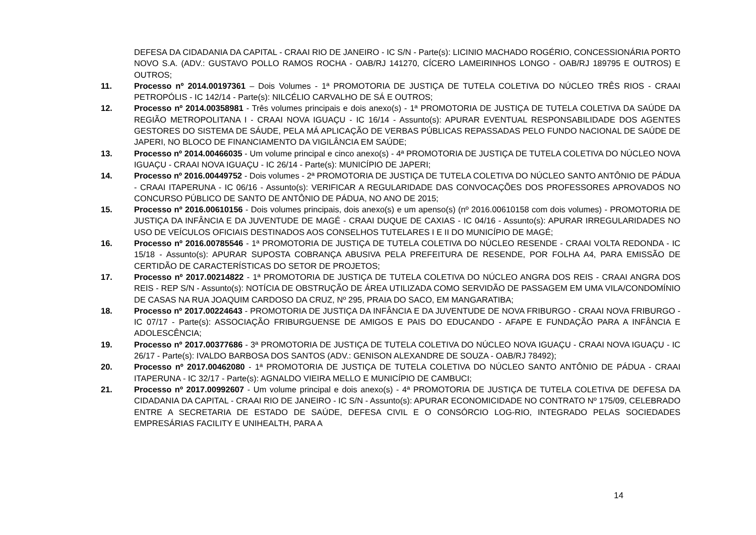DEFESA DA CIDADANIA DA CAPITAL - CRAAI RIO DE JANEIRO - IC S/N - Parte(s): LICINIO MACHADO ROGÉRIO, CONCESSIONÁRIA PORTO NOVO S.A. (ADV.: GUSTAVO POLLO RAMOS ROCHA - OAB/RJ 141270, CÍCERO LAMEIRINHOS LONGO - OAB/RJ 189795 E OUTROS) E OUTROS;
11. Processo nº 2014.00197361 – Dois Volumes - 1ª PROMOTORIA DE JUSTIÇA DE TUTELA COLETIVA DO NÚCLEO TRÊS RIOS - CRAAI PETROPÓLIS - IC 142/14 - Parte(s): NILCÉLIO CARVALHO DE SÁ E OUTROS;
12. Processo nº 2014.00358981 - Três volumes principais e dois anexo(s) - 1ª PROMOTORIA DE JUSTIÇA DE TUTELA COLETIVA DA SAÚDE DA REGIÃO METROPOLITANA I - CRAAI NOVA IGUAÇU - IC 16/14 - Assunto(s): APURAR EVENTUAL RESPONSABILIDADE DOS AGENTES GESTORES DO SISTEMA DE SÁUDE, PELA MÁ APLICAÇÃO DE VERBAS PÚBLICAS REPASSADAS PELO FUNDO NACIONAL DE SAÚDE DE JAPERI, NO BLOCO DE FINANCIAMENTO DA VIGILÂNCIA EM SAÚDE;
13. Processo nº 2014.00466035 - Um volume principal e cinco anexo(s) - 4ª PROMOTORIA DE JUSTIÇA DE TUTELA COLETIVA DO NÚCLEO NOVA IGUAÇU - CRAAI NOVA IGUAÇU - IC 26/14 - Parte(s): MUNICÍPIO DE JAPERI;
14. Processo nº 2016.00449752 - Dois volumes - 2ª PROMOTORIA DE JUSTIÇA DE TUTELA COLETIVA DO NÚCLEO SANTO ANTÔNIO DE PÁDUA - CRAAI ITAPERUNA - IC 06/16 - Assunto(s): VERIFICAR A REGULARIDADE DAS CONVOCAÇÕES DOS PROFESSORES APROVADOS NO CONCURSO PÚBLICO DE SANTO DE ANTÔNIO DE PÁDUA, NO ANO DE 2015;
15. Processo nº 2016.00610156 - Dois volumes principais, dois anexo(s) e um apenso(s) (nº 2016.00610158 com dois volumes) - PROMOTORIA DE JUSTIÇA DA INFÂNCIA E DA JUVENTUDE DE MAGÉ - CRAAI DUQUE DE CAXIAS - IC 04/16 - Assunto(s): APURAR IRREGULARIDADES NO USO DE VEÍCULOS OFICIAIS DESTINADOS AOS CONSELHOS TUTELARES I E II DO MUNICÍPIO DE MAGÉ;
16. Processo nº 2016.00785546 - 1ª PROMOTORIA DE JUSTIÇA DE TUTELA COLETIVA DO NÚCLEO RESENDE - CRAAI VOLTA REDONDA - IC 15/18 - Assunto(s): APURAR SUPOSTA COBRANÇA ABUSIVA PELA PREFEITURA DE RESENDE, POR FOLHA A4, PARA EMISSÃO DE CERTIDÃO DE CARACTERÍSTICAS DO SETOR DE PROJETOS;
17. Processo nº 2017.00214822 - 1ª PROMOTORIA DE JUSTIÇA DE TUTELA COLETIVA DO NÚCLEO ANGRA DOS REIS - CRAAI ANGRA DOS REIS - REP S/N - Assunto(s): NOTÍCIA DE OBSTRUÇÃO DE ÁREA UTILIZADA COMO SERVIDÃO DE PASSAGEM EM UMA VILA/CONDOMÍNIO DE CASAS NA RUA JOAQUIM CARDOSO DA CRUZ, Nº 295, PRAIA DO SACO, EM MANGARATIBA;
18. Processo nº 2017.00224643 - PROMOTORIA DE JUSTIÇA DA INFÂNCIA E DA JUVENTUDE DE NOVA FRIBURGO - CRAAI NOVA FRIBURGO - IC 07/17 - Parte(s): ASSOCIAÇÃO FRIBURGUENSE DE AMIGOS E PAIS DO EDUCANDO - AFAPE E FUNDAÇÃO PARA A INFÂNCIA E ADOLESCÊNCIA;
19. Processo nº 2017.00377686 - 3ª PROMOTORIA DE JUSTIÇA DE TUTELA COLETIVA DO NÚCLEO NOVA IGUAÇU - CRAAI NOVA IGUAÇU - IC 26/17 - Parte(s): IVALDO BARBOSA DOS SANTOS (ADV.: GENISON ALEXANDRE DE SOUZA - OAB/RJ 78492);
20. Processo nº 2017.00462080 - 1ª PROMOTORIA DE JUSTIÇA DE TUTELA COLETIVA DO NÚCLEO SANTO ANTÔNIO DE PÁDUA - CRAAI ITAPERUNA - IC 32/17 - Parte(s): AGNALDO VIEIRA MELLO E MUNICÍPIO DE CAMBUCI;
21. Processo nº 2017.00992607 - Um volume principal e dois anexo(s) - 4ª PROMOTORIA DE JUSTIÇA DE TUTELA COLETIVA DE DEFESA DA CIDADANIA DA CAPITAL - CRAAI RIO DE JANEIRO - IC S/N - Assunto(s): APURAR ECONOMICIDADE NO CONTRATO Nº 175/09, CELEBRADO ENTRE A SECRETARIA DE ESTADO DE SAÚDE, DEFESA CIVIL E O CONSÓRCIO LOG-RIO, INTEGRADO PELAS SOCIEDADES EMPRESÁRIAS FACILITY E UNIHEALTH, PARA A
14